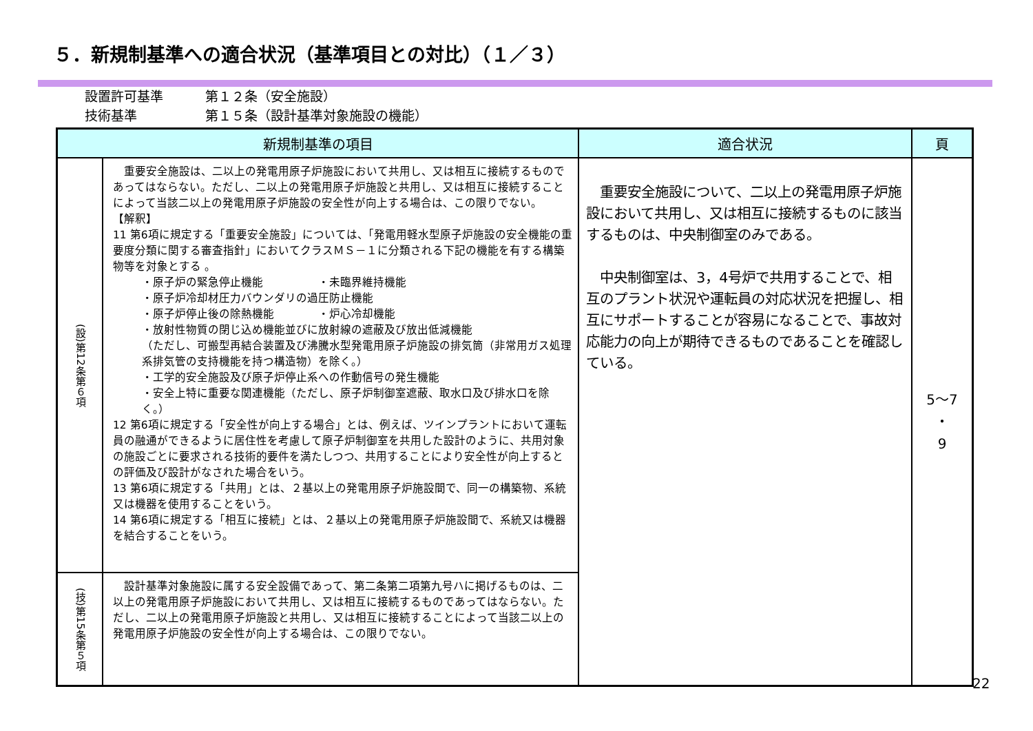５．新規制基準への適合状況（基準項目との対比）（１／３）
設置許可基準 第１２条（安全施設）
技術基準 第１５条（設計基準対象施設の機能）
| 新規制基準の項目 | | 適合状況 | 頁 |
| --- | --- | --- | --- |
| (設)第12条第６項 | 重要安全施設は、二以上の発電用原子炉施設において共用し、又は相互に接続するものであってはならない。ただし、二以上の発電用原子炉施設と共用し、又は相互に接続することによって当該二以上の発電用原子炉施設の安全性が向上する場合は、この限りでない。 【解釈】 11 第6項に規定する「重要安全施設」については、「発電用軽水型原子炉施設の安全機能の重要度分類に関する審査指針」においてクラスＭＳ－１に分類される下記の機能を有する構築物等を対象とする 。 ・原子炉の緊急停止機能 ・未臨界維持機能 ・原子炉冷却材圧力バウンダリの過圧防止機能 ・原子炉停止後の除熱機能 ・炉心冷却機能 ・放射性物質の閉じ込め機能並びに放射線の遮蔽及び放出低減機能 （ただし、可搬型再結合装置及び沸騰水型発電用原子炉施設の排気筒（非常用ガス処理系排気管の支持機能を持つ構造物）を除く。） ・工学的安全施設及び原子炉停止系への作動信号の発生機能 ・安全上特に重要な関連機能（ただし、原子炉制御室遮蔽、取水口及び排水口を除く。） 12 第6項に規定する「安全性が向上する場合」とは、例えば、ツインプラントにおいて運転員の融通ができるように居住性を考慮して原子炉制御室を共用した設計のように、共用対象の施設ごとに要求される技術的要件を満たしつつ、共用することにより安全性が向上するとの評価及び設計がなされた場合をいう。 13 第6項に規定する「共用」とは、２基以上の発電用原子炉施設間で、同一の構築物、系統又は機器を使用することをいう。 14 第6項に規定する「相互に接続」とは、２基以上の発電用原子炉施設間で、系統又は機器を結合することをいう。 | 重要安全施設について、二以上の発電用原子炉施設において共用し、又は相互に接続するものに該当するものは、中央制御室のみである。 中央制御室は、3，4号炉で共用することで、相互のプラント状況や運転員の対応状況を把握し、相互にサポートすることが容易になることで、事故対応能力の向上が期待できるものであることを確認している。 | 5～7 ・ 9 |
| (技)第15条第５項 | 設計基準対象施設に属する安全設備であって、第二条第二項第九号ハに掲げるものは、二以上の発電用原子炉施設において共用し、又は相互に接続するものであってはならない。ただし、二以上の発電用原子炉施設と共用し、又は相互に接続することによって当該二以上の発電用原子炉施設の安全性が向上する場合は、この限りでない。 | | |
22